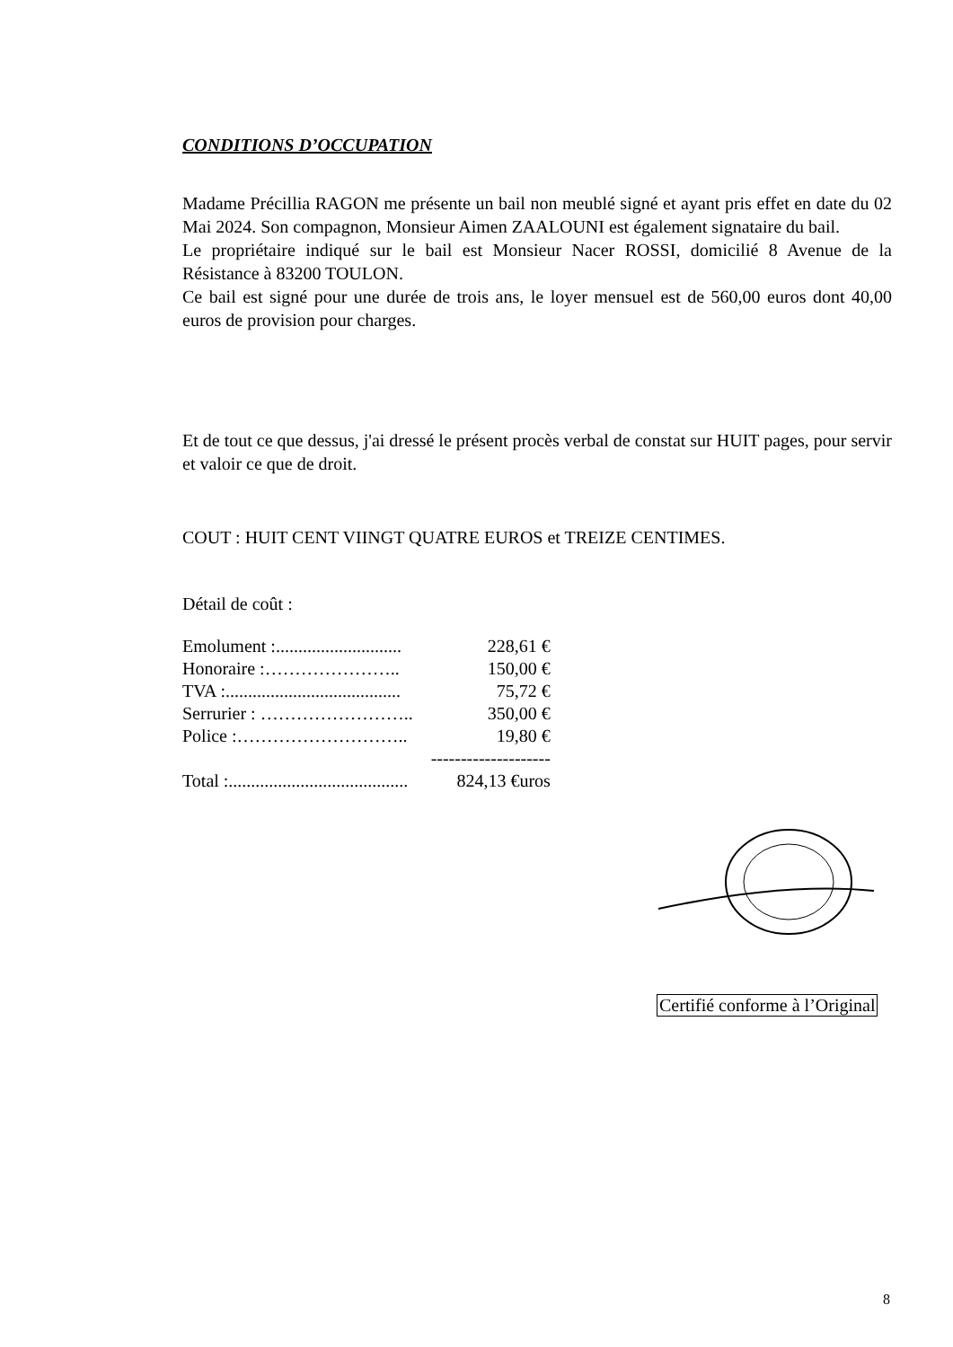CONDITIONS D’OCCUPATION
Madame Précillia RAGON me présente un bail non meublé signé et ayant pris effet en date du 02 Mai 2024. Son compagnon, Monsieur Aimen ZAALOUNI est également signataire du bail.
Le propriétaire indiqué sur le bail est Monsieur Nacer ROSSI, domicilié 8 Avenue de la Résistance à 83200 TOULON.
Ce bail est signé pour une durée de trois ans, le loyer mensuel est de 560,00 euros dont 40,00 euros de provision pour charges.
Et de tout ce que dessus, j'ai dressé le présent procès verbal de constat sur HUIT pages, pour servir et valoir ce que de droit.
COUT : HUIT CENT VIINGT QUATRE EUROS et TREIZE CENTIMES.
Détail de coût :
| Emolument :............................ | 228,61 € |
| Honoraire :………………….. | 150,00 € |
| TVA :....................................... | 75,72 € |
| Serrurier : …………………….. | 350,00 € |
| Police :……………………….. | 19,80 € |
| | -------------------- |
| Total :........................................ | 824,13 €uros |
Certifié conforme à l’Original
8